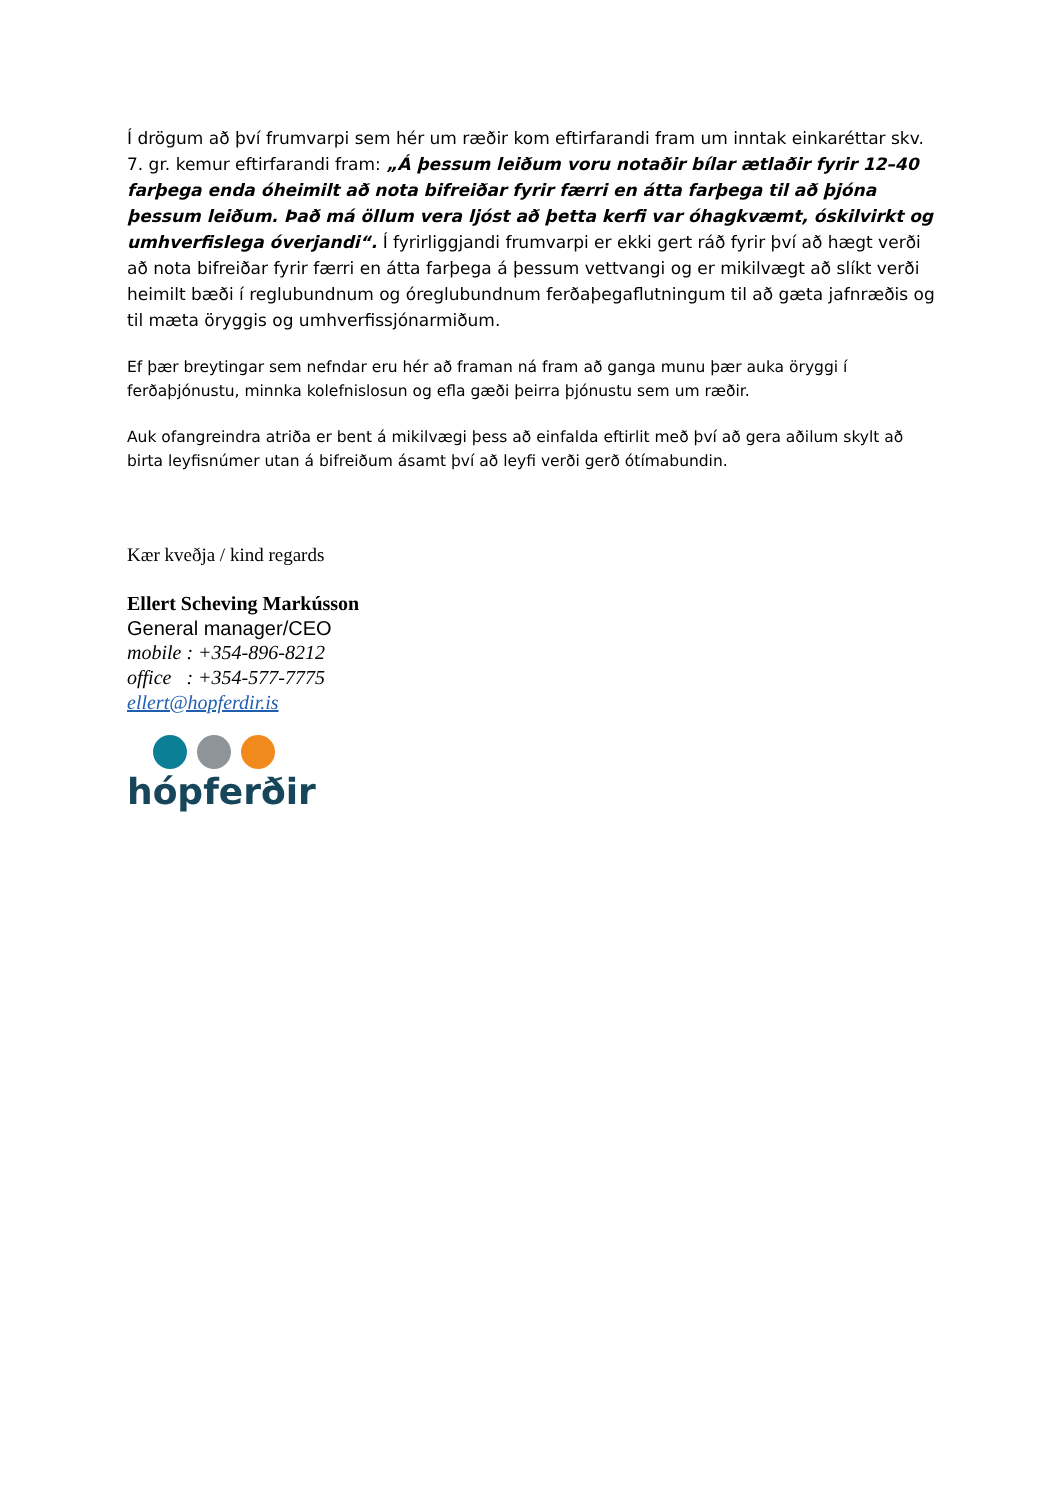Í drögum að því frumvarpi sem hér um ræðir kom eftirfarandi fram um inntak einkaréttar skv. 7. gr. kemur eftirfarandi fram: „Á þessum leiðum voru notaðir bílar ætlaðir fyrir 12–40 farþega enda óheimilt að nota bifreiðar fyrir færri en átta farþega til að þjóna þessum leiðum. Það má öllum vera ljóst að þetta kerfi var óhagkvæmt, óskilvirkt og umhverfislega óverjandi“. Í fyrirliggjandi frumvarpi er ekki gert ráð fyrir því að hægt verði að nota bifreiðar fyrir færri en átta farþega á þessum vettvangi og er mikilvægt að slíkt verði heimilt bæði í reglubundnum og óreglubundnum ferðaþegaflutningum til að gæta jafnræðis og til mæta öryggis og umhverfissjónarmiðum.
Ef þær breytingar sem nefndar eru hér að framan ná fram að ganga munu þær auka öryggi í ferðaþjónustu, minnka kolefnislosun og efla gæði þeirra þjónustu sem um ræðir.
Auk ofangreindra atriða er bent á mikilvægi þess að einfalda eftirlit með því að gera aðilum skylt að birta leyfisnúmer utan á bifreiðum ásamt því að leyfi verði gerð ótímabundin.
Kær kveðja / kind regards
Ellert Scheving Markússon
General manager/CEO
mobile : +354-896-8212
office : +354-577-7775
ellert@hopferdir.is
hópferðir